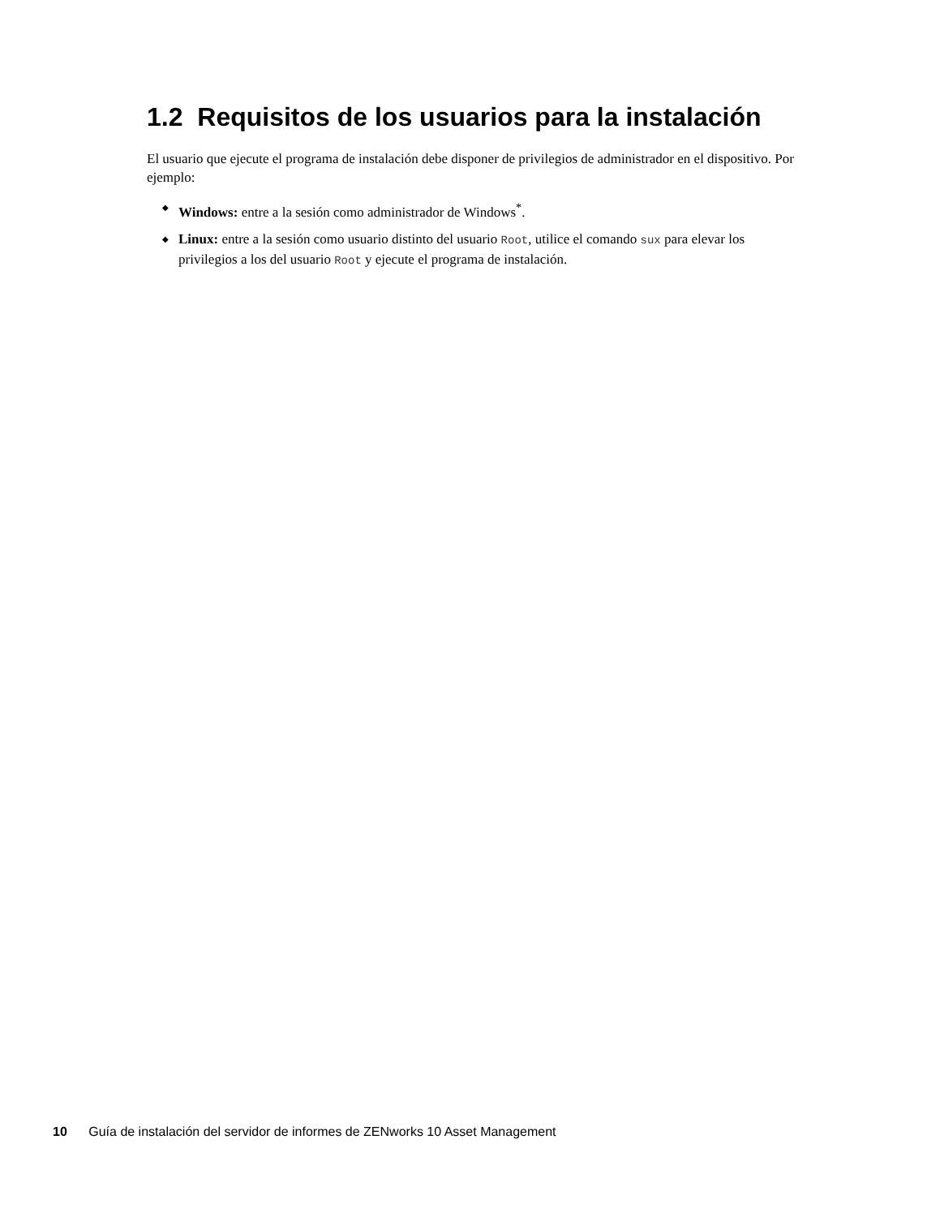1.2 Requisitos de los usuarios para la instalación
El usuario que ejecute el programa de instalación debe disponer de privilegios de administrador en el dispositivo. Por ejemplo:
◆ Windows: entre a la sesión como administrador de Windows<sup>*</sup>.
◆ Linux: entre a la sesión como usuario distinto del usuario Root, utilice el comando sux para elevar los privilegios a los del usuario Root y ejecute el programa de instalación.
10 Guía de instalación del servidor de informes de ZENworks 10 Asset Management